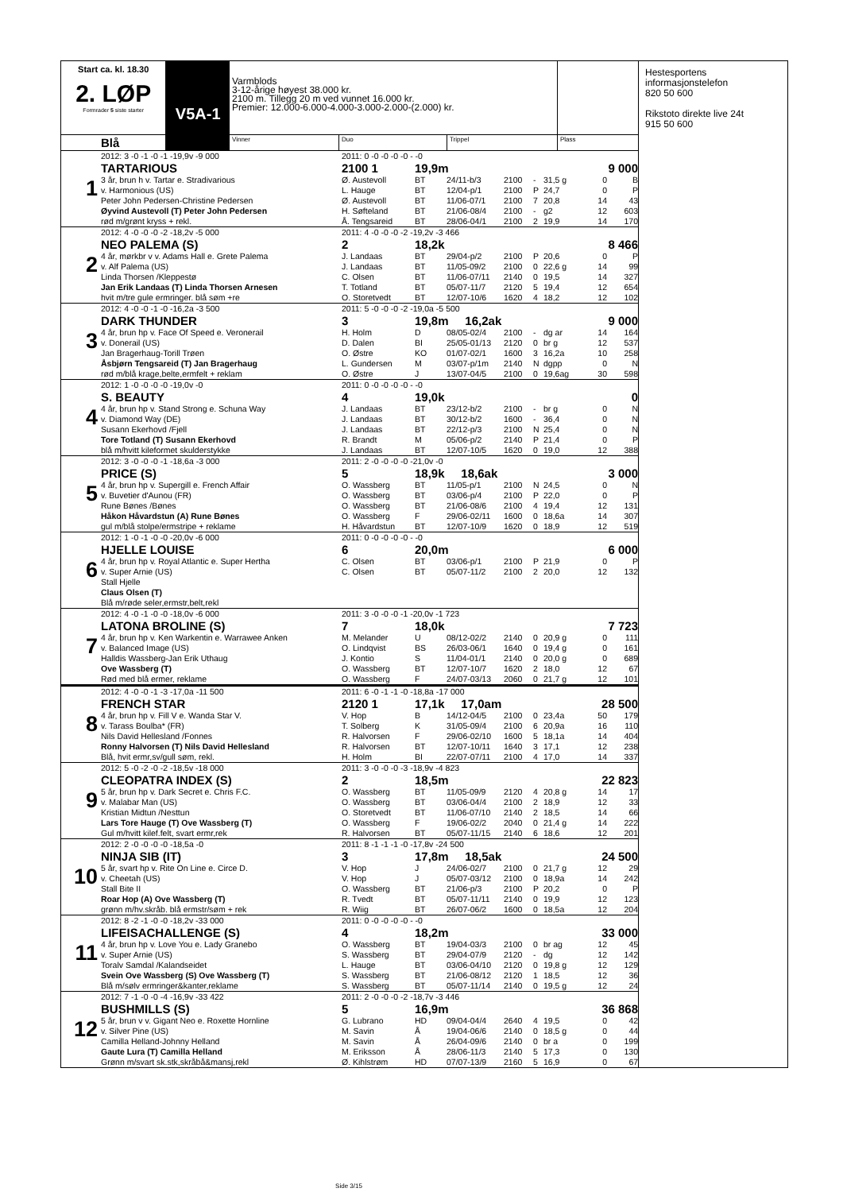Start ca. kl. 18.30
2. LØP
Formrader 5 siste starter
Blå
V5A-1
Varmblods
3-12-årige høyest 38.000 kr.
2100 m. Tillegg 20 m ved vunnet 16.000 kr.
Premier: 12.000-6.000-4.000-3.000-2.000-(2.000) kr.
Vinner Duo Trippel Plass
| 1 | 2012: 3 -0 -1 -0 -1 -19,9v -9 000 | 2011: 0 -0 -0 -0 -0 - -0 | | | | | | | |
| | TARTARIOUS | 2100 1 | 19,9m | | | | 9 000 | | |
| | 3 år, brun h v. Tartar e. Stradivarious | Ø. Austevoll | BT | 24/11-b/3 | 2100 | - | 31,5 g | 0 | B |
| | v. Harmonious (US) | L. Hauge | BT | 12/04-p/1 | 2100 | P | 24,7 | 0 | P |
| | Peter John Pedersen-Christine Pedersen | Ø. Austevoll | BT | 11/06-07/1 | 2100 | 7 | 20,8 | 14 | 43 |
| | Øyvind Austevoll (T) Peter John Pedersen | H. Søfteland | BT | 21/06-08/4 | 2100 | - | g2 | 12 | 603 |
| | rød m/grønt kryss + rekl. | Å. Tengsareid | BT | 28/06-04/1 | 2100 | 2 | 19,9 | 14 | 170 |
| 2 | 2012: 4 -0 -0 -0 -2 -18,2v -5 000 | 2011: 4 -0 -0 -0 -2 -19,2v -3 466 | | | | | | | |
| | NEO PALEMA (S) | 2 | 18,2k | | | | 8 466 | | |
| | 4 år, mørkbr v v. Adams Hall e. Grete Palema | J. Landaas | BT | 29/04-p/2 | 2100 | P | 20,6 | 0 | P |
| | v. Alf Palema (US) | J. Landaas | BT | 11/05-09/2 | 2100 | 0 | 22,6 g | 14 | 99 |
| | Linda Thorsen /Kleppestø | C. Olsen | BT | 11/06-07/11 | 2140 | 0 | 19,5 | 14 | 327 |
| | Jan Erik Landaas (T) Linda Thorsen Arnesen | T. Totland | BT | 05/07-11/7 | 2120 | 5 | 19,4 | 12 | 654 |
| | hvit m/tre gule ermringer. blå søm +re | O. Storetvedt | BT | 12/07-10/6 | 1620 | 4 | 18,2 | 12 | 102 |
| 3 | 2012: 4 -0 -0 -1 -0 -16,2a -3 500 | 2011: 5 -0 -0 -0 -2 -19,0a -5 500 | | | | | | | |
| | DARK THUNDER | 3 | 19,8m 16,2ak | | | | 9 000 | | |
| | 4 år, brun hp v. Face Of Speed e. Veronerail | H. Holm | D | 08/05-02/4 | 2100 | - | dg ar | 14 | 164 |
| | v. Donerail (US) | D. Dalen | BI | 25/05-01/13 | 2120 | 0 | br g | 12 | 537 |
| | Jan Bragerhaug-Torill Trøen | O. Østre | KO | 01/07-02/1 | 1600 | 3 | 16,2a | 10 | 258 |
| | Åsbjørn Tengsareid (T) Jan Bragerhaug | L. Gundersen | M | 03/07-p/1m | 2140 | N | dgpp | 0 | N |
| | rød m/blå krage,belte,ermfelt + reklam | O. Østre | J | 13/07-04/5 | 2100 | 0 | 19,6ag | 30 | 598 |
| 4 | 2012: 1 -0 -0 -0 -0 -19,0v -0 | 2011: 0 -0 -0 -0 -0 - -0 | | | | | | | |
| | S. BEAUTY | 4 | 19,0k | | | | 0 | | |
| | 4 år, brun hp v. Stand Strong e. Schuna Way | J. Landaas | BT | 23/12-b/2 | 2100 | - | br g | 0 | N |
| | v. Diamond Way (DE) | J. Landaas | BT | 30/12-b/2 | 1600 | - | 36,4 | 0 | N |
| | Susann Ekerhovd /Fjell | J. Landaas | BT | 22/12-p/3 | 2100 | N | 25,4 | 0 | N |
| | Tore Totland (T) Susann Ekerhovd | R. Brandt | M | 05/06-p/2 | 2140 | P | 21,4 | 0 | P |
| | blå m/hvitt kileformet skulderstykke | J. Landaas | BT | 12/07-10/5 | 1620 | 0 | 19,0 | 12 | 388 |
| 5 | 2012: 3 -0 -0 -0 -1 -18,6a -3 000 | 2011: 2 -0 -0 -0 -0 -21,0v -0 | | | | | | | |
| | PRICE (S) | 5 | 18,9k 18,6ak | | | | 3 000 | | |
| | 4 år, brun hp v. Supergill e. French Affair | O. Wassberg | BT | 11/05-p/1 | 2100 | N | 24,5 | 0 | N |
| | v. Buvetier d'Aunou (FR) | O. Wassberg | BT | 03/06-p/4 | 2100 | P | 22,0 | 0 | P |
| | Rune Bønes /Bønes | O. Wassberg | BT | 21/06-08/6 | 2100 | 4 | 19,4 | 12 | 131 |
| | Håkon Håvardstun (A) Rune Bønes | O. Wassberg | F | 29/06-02/11 | 1600 | 0 | 18,6a | 14 | 307 |
| | gul m/blå stolpe/ermstripe + reklame | H. Håvardstun | BT | 12/07-10/9 | 1620 | 0 | 18,9 | 12 | 519 |
| 6 | 2012: 1 -0 -1 -0 -0 -20,0v -6 000 | 2011: 0 -0 -0 -0 -0 - -0 | | | | | | | |
| | HJELLE LOUISE | 6 | 20,0m | | | | 6 000 | | |
| | 4 år, brun hp v. Royal Atlantic e. Super Hertha | C. Olsen | BT | 03/06-p/1 | 2100 | P | 21,9 | 0 | P |
| | v. Super Arnie (US) | C. Olsen | BT | 05/07-11/2 | 2100 | 2 | 20,0 | 12 | 132 |
| | Stall Hjelle | | | | | | | | |
| | Claus Olsen (T) | | | | | | | | |
| | Blå m/røde seler,ermstr,belt,rekl | | | | | | | | |
| 7 | 2012: 4 -0 -1 -0 -0 -18,0v -6 000 | 2011: 3 -0 -0 -0 -1 -20,0v -1 723 | | | | | | | |
| | LATONA BROLINE (S) | 7 | 18,0k | | | | 7 723 | | |
| | 4 år, brun hp v. Ken Warkentin e. Warrawee Anken | M. Melander | U | 08/12-02/2 | 2140 | 0 | 20,9 g | 0 | 111 |
| | v. Balanced Image (US) | O. Lindqvist | BS | 26/03-06/1 | 1640 | 0 | 19,4 g | 0 | 161 |
| | Halldis Wassberg-Jan Erik Uthaug | J. Kontio | S | 11/04-01/1 | 2140 | 0 | 20,0 g | 0 | 689 |
| | Ove Wassberg (T) | O. Wassberg | BT | 12/07-10/7 | 1620 | 2 | 18,0 | 12 | 67 |
| | Rød med blå ermer, reklame | O. Wassberg | F | 24/07-03/13 | 2060 | 0 | 21,7 g | 12 | 101 |
| 8 | 2012: 4 -0 -0 -1 -3 -17,0a -11 500 | 2011: 6 -0 -1 -1 -0 -18,8a -17 000 | | | | | | | |
| | FRENCH STAR | 2120 1 | 17,1k 17,0am | | | | 28 500 | | |
| | 4 år, brun hp v. Fill V e. Wanda Star V. | V. Hop | B | 14/12-04/5 | 2100 | 0 | 23,4a | 50 | 179 |
| | v. Tarass Boulba* (FR) | T. Solberg | K | 31/05-09/4 | 2100 | 6 | 20,9a | 16 | 110 |
| | Nils David Hellesland /Fonnes | R. Halvorsen | F | 29/06-02/10 | 1600 | 5 | 18,1a | 14 | 404 |
| | Ronny Halvorsen (T) Nils David Hellesland | R. Halvorsen | BT | 12/07-10/11 | 1640 | 3 | 17,1 | 12 | 238 |
| | Blå, hvit ermr,sv/gull søm, rekl. | H. Holm | BI | 22/07-07/11 | 2100 | 4 | 17,0 | 14 | 337 |
| 9 | 2012: 5 -0 -2 -0 -2 -18,5v -18 000 | 2011: 3 -0 -0 -0 -3 -18,9v -4 823 | | | | | | | |
| | CLEOPATRA INDEX (S) | 2 | 18,5m | | | | 22 823 | | |
| | 5 år, brun hp v. Dark Secret e. Chris F.C. | O. Wassberg | BT | 11/05-09/9 | 2120 | 4 | 20,8 g | 14 | 17 |
| | v. Malabar Man (US) | O. Wassberg | BT | 03/06-04/4 | 2100 | 2 | 18,9 | 12 | 33 |
| | Kristian Midtun /Nesttun | O. Storetvedt | BT | 11/06-07/10 | 2140 | 2 | 18,5 | 14 | 66 |
| | Lars Tore Hauge (T) Ove Wassberg (T) | O. Wassberg | F | 19/06-02/2 | 2040 | 0 | 21,4 g | 14 | 222 |
| | Gul m/hvitt kilef.felt, svart ermr,rek | R. Halvorsen | BT | 05/07-11/15 | 2140 | 6 | 18,6 | 12 | 201 |
| 10 | 2012: 2 -0 -0 -0 -0 -18,5a -0 | 2011: 8 -1 -1 -1 -0 -17,8v -24 500 | | | | | | | |
| | NINJA SIB (IT) | 3 | 17,8m 18,5ak | | | | 24 500 | | |
| | 5 år, svart hp v. Rite On Line e. Circe D. | V. Hop | J | 24/06-02/7 | 2100 | 0 | 21,7 g | 12 | 29 |
| | v. Cheetah (US) | V. Hop | J | 05/07-03/12 | 2100 | 0 | 18,9a | 14 | 242 |
| | Stall Bite II | O. Wassberg | BT | 21/06-p/3 | 2100 | P | 20,2 | 0 | P |
| | Roar Hop (A) Ove Wassberg (T) | R. Tvedt | BT | 05/07-11/11 | 2140 | 0 | 19,9 | 12 | 123 |
| | grønn m/hv.skråb. blå ermstr/søm + rek | R. Wiig | BT | 26/07-06/2 | 1600 | 0 | 18,5a | 12 | 204 |
| 11 | 2012: 8 -2 -1 -0 -0 -18,2v -33 000 | 2011: 0 -0 -0 -0 -0 - -0 | | | | | | | |
| | LIFEISACHALLENGE (S) | 4 | 18,2m | | | | 33 000 | | |
| | 4 år, brun hp v. Love You e. Lady Granebo | O. Wassberg | BT | 19/04-03/3 | 2100 | 0 | br ag | 12 | 45 |
| | v. Super Arnie (US) | S. Wassberg | BT | 29/04-07/9 | 2120 | - | dg | 12 | 142 |
| | Toralv Samdal /Kalandseidet | L. Hauge | BT | 03/06-04/10 | 2120 | 0 | 19,8 g | 12 | 129 |
| | Svein Ove Wassberg (S) Ove Wassberg (T) | S. Wassberg | BT | 21/06-08/12 | 2120 | 1 | 18,5 | 12 | 36 |
| | Blå m/sølv ermringer&kanter,reklame | S. Wassberg | BT | 05/07-11/14 | 2140 | 0 | 19,5 g | 12 | 24 |
| 12 | 2012: 7 -1 -0 -0 -4 -16,9v -33 422 | 2011: 2 -0 -0 -0 -2 -18,7v -3 446 | | | | | | | |
| | BUSHMILLS (S) | 5 | 16,9m | | | | 36 868 | | |
| | 5 år, brun v v. Gigant Neo e. Roxette Hornline | G. Lubrano | HD | 09/04-04/4 | 2640 | 4 | 19,5 | 0 | 42 |
| | v. Silver Pine (US) | M. Savin | Å | 19/04-06/6 | 2140 | 0 | 18,5 g | 0 | 44 |
| | Camilla Helland-Johnny Helland | M. Savin | Å | 26/04-09/6 | 2140 | 0 | br a | 0 | 199 |
| | Gaute Lura (T) Camilla Helland | M. Eriksson | Å | 28/06-11/3 | 2140 | 5 | 17,3 | 0 | 130 |
| | Grønn m/svart sk.stk,skråbå&mansj,rekl | Ø. Kihlstrøm | HD | 07/07-13/9 | 2160 | 5 | 16,9 | 0 | 67 |
Hestesportens
informasjonstelefon
820 50 600
Rikstoto direkte live 24t
915 50 600
Side 3/15